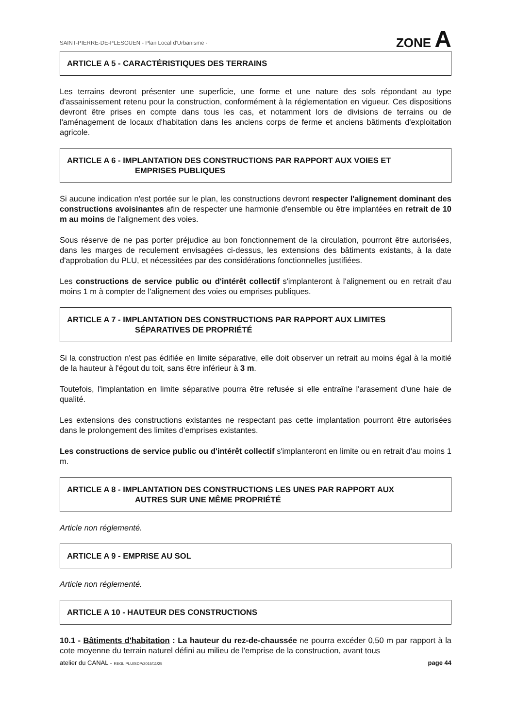SAINT-PIERRE-DE-PLESGUEN - Plan Local d'Urbanisme - ZONE A
ARTICLE A 5 - CARACTÉRISTIQUES DES TERRAINS
Les terrains devront présenter une superficie, une forme et une nature des sols répondant au type d'assainissement retenu pour la construction, conformément à la réglementation en vigueur. Ces dispositions devront être prises en compte dans tous les cas, et notamment lors de divisions de terrains ou de l'aménagement de locaux d'habitation dans les anciens corps de ferme et anciens bâtiments d'exploitation agricole.
ARTICLE A 6 - IMPLANTATION DES CONSTRUCTIONS PAR RAPPORT AUX VOIES ET
EMPRISES PUBLIQUES
Si aucune indication n'est portée sur le plan, les constructions devront respecter l'alignement dominant des constructions avoisinantes afin de respecter une harmonie d'ensemble ou être implantées en retrait de 10 m au moins de l'alignement des voies.
Sous réserve de ne pas porter préjudice au bon fonctionnement de la circulation, pourront être autorisées, dans les marges de reculement envisagées ci-dessus, les extensions des bâtiments existants, à la date d'approbation du PLU, et nécessitées par des considérations fonctionnelles justifiées.
Les constructions de service public ou d'intérêt collectif s'implanteront à l'alignement ou en retrait d'au moins 1 m à compter de l'alignement des voies ou emprises publiques.
ARTICLE A 7 - IMPLANTATION DES CONSTRUCTIONS PAR RAPPORT AUX LIMITES
SÉPARATIVES DE PROPRIÉTÉ
Si la construction n'est pas édifiée en limite séparative, elle doit observer un retrait au moins égal à la moitié de la hauteur à l'égout du toit, sans être inférieur à 3 m.
Toutefois, l'implantation en limite séparative pourra être refusée si elle entraîne l'arasement d'une haie de qualité.
Les extensions des constructions existantes ne respectant pas cette implantation pourront être autorisées dans le prolongement des limites d'emprises existantes.
Les constructions de service public ou d'intérêt collectif s'implanteront en limite ou en retrait d'au moins 1 m.
ARTICLE A 8 - IMPLANTATION DES CONSTRUCTIONS LES UNES PAR RAPPORT AUX
AUTRES SUR UNE MÊME PROPRIÉTÉ
Article non réglementé.
ARTICLE A 9 - EMPRISE AU SOL
Article non réglementé.
ARTICLE A 10 - HAUTEUR DES CONSTRUCTIONS
10.1 - Bâtiments d'habitation : La hauteur du rez-de-chaussée ne pourra excéder 0,50 m par rapport à la cote moyenne du terrain naturel défini au milieu de l'emprise de la construction, avant tous
atelier du CANAL - REGL.PLU/SDP/2015/11/25 page 44